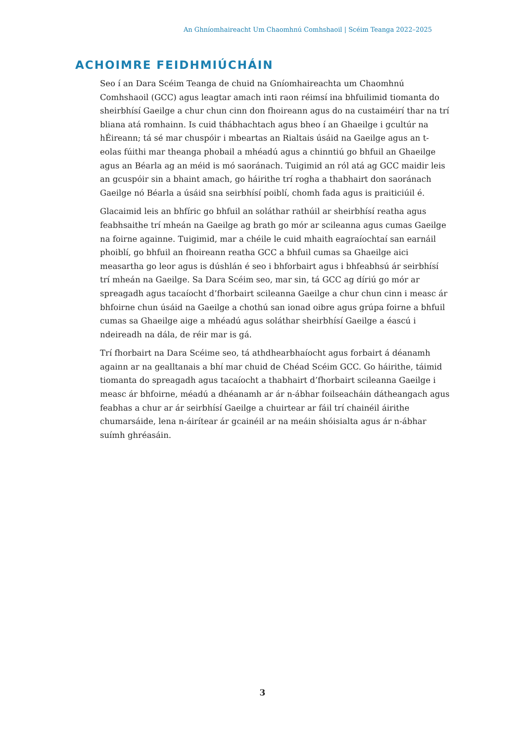An Ghníomhaireacht Um Chaomhnú Comhshaoil | Scéim Teanga 2022–2025
ACHOIMRE FEIDHMIÚCHÁIN
Seo í an Dara Scéim Teanga de chuid na Gníomhaireachta um Chaomhnú Comhshaoil (GCC) agus leagtar amach inti raon réimsí ina bhfuilimid tiomanta do sheirbhísí Gaeilge a chur chun cinn don fhoireann agus do na custaiméirí thar na trí bliana atá romhainn. Is cuid thábhachtach agus bheo í an Ghaeilge i gcultúr na hÉireann; tá sé mar chuspóir i mbeartas an Rialtais úsáid na Gaeilge agus an t-eolas fúithi mar theanga phobail a mhéadú agus a chinntiú go bhfuil an Ghaeilge agus an Béarla ag an méid is mó saoránach. Tuigimid an ról atá ag GCC maidir leis an gcuspóir sin a bhaint amach, go háirithe trí rogha a thabhairt don saoránach Gaeilge nó Béarla a úsáid sna seirbhísí poiblí, chomh fada agus is praiticiúil é.
Glacaimid leis an bhfíric go bhfuil an soláthar rathúil ar sheirbhísí reatha agus feabhsaithe trí mheán na Gaeilge ag brath go mór ar scileanna agus cumas Gaeilge na foirne againne. Tuigimid, mar a chéile le cuid mhaith eagraíochtaí san earnáil phoiblí, go bhfuil an fhoireann reatha GCC a bhfuil cumas sa Ghaeilge aici measartha go leor agus is dúshlán é seo i bhforbairt agus i bhfeabhsú ár seirbhísí trí mheán na Gaeilge. Sa Dara Scéim seo, mar sin, tá GCC ag díriú go mór ar spreagadh agus tacaíocht d’fhorbairt scileanna Gaeilge a chur chun cinn i measc ár bhfoirne chun úsáid na Gaeilge a chothú san ionad oibre agus grúpa foirne a bhfuil cumas sa Ghaeilge aige a mhéadú agus soláthar sheirbhísí Gaeilge a éascú i ndeireadh na dála, de réir mar is gá.
Trí fhorbairt na Dara Scéime seo, tá athdhearbhaíocht agus forbairt á déanamh againn ar na gealltanais a bhí mar chuid de Chéad Scéim GCC. Go háirithe, táimid tiomanta do spreagadh agus tacaíocht a thabhairt d’fhorbairt scileanna Gaeilge i measc ár bhfoirne, méadú a dhéanamh ar ár n-ábhar foilseacháin dátheangach agus feabhas a chur ar ár seirbhísí Gaeilge a chuirtear ar fáil trí chainéil áirithe chumarsáide, lena n-áirítear ár gcainéil ar na meáin shóisialta agus ár n-ábhar suímh ghréasáin.
3